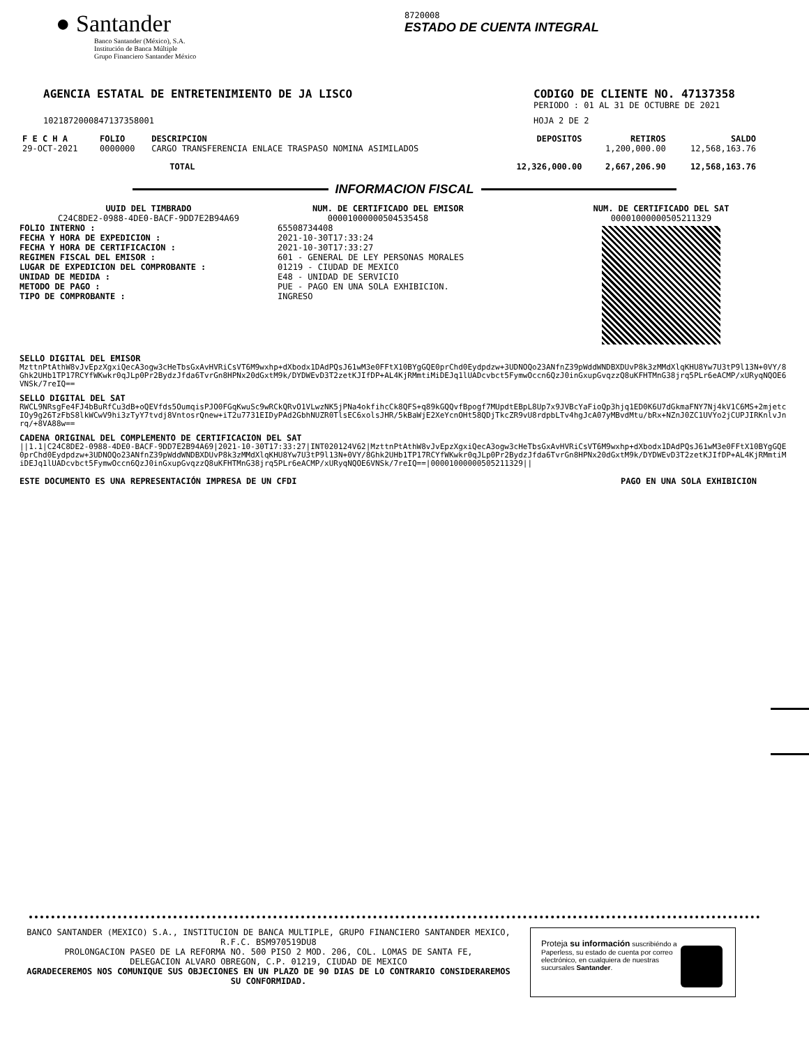● Santander
Banco Santander (México), S.A.
Institución de Banca Múltiple
Grupo Financiero Santander México
8720008
ESTADO DE CUENTA INTEGRAL
AGENCIA ESTATAL DE ENTRETENIMIENTO DE JA LISCO
CODIGO DE CLIENTE NO. 47137358
PERIODO : 01 AL 31 DE OCTUBRE DE 2021
10218720008471373580​01 HOJA 2 DE 2
| F E C H A | FOLIO | DESCRIPCION | DEPOSITOS | RETIROS | SALDO |
| --- | --- | --- | --- | --- | --- |
| 29-OCT-2021 | 0000000 | CARGO TRANSFERENCIA ENLACE TRASPASO NOMINA ASIMILADOS | | 1,200,000.00 | 12,568,163.76 |
| | | TOTAL | 12,326,000.00 | 2,667,206.90 | 12,568,163.76 |
INFORMACION FISCAL
UUID DEL TIMBRADO
C24C8DE2-0988-4DE0-BACF-9DD7E2B94A69
FOLIO INTERNO :
FECHA Y HORA DE EXPEDICION :
FECHA Y HORA DE CERTIFICACION :
REGIMEN FISCAL DEL EMISOR :
LUGAR DE EXPEDICION DEL COMPROBANTE :
UNIDAD DE MEDIDA :
METODO DE PAGO :
TIPO DE COMPROBANTE :
NUM. DE CERTIFICADO DEL EMISOR
00001000000504535458
65508734408
2021-10-30T17:33:24
2021-10-30T17:33:27
601 - GENERAL DE LEY PERSONAS MORALES
01219 - CIUDAD DE MEXICO
E48 - UNIDAD DE SERVICIO
PUE - PAGO EN UNA SOLA EXHIBICION.
INGRESO
NUM. DE CERTIFICADO DEL SAT
00001000000505211329
SELLO DIGITAL DEL EMISOR
MzttnPtAthW8vJvEpzXgxiQecA3ogw3cHeTbsGxAvHVRiCsVT6M9wxhp+dXbodx1DAdPQsJ61wM3e0FFtX10BYgGQE0prChd0Eydpdzw+3UDNOQo23ANfnZ39pWddWNDBXDUvP8k3zMMdXlqKHU8Yw7U3tP9l13N+0VY/8Ghk2UHb1TP17RCYfWKwkr0qJLp0Pr2BydzJfda6TvrGn8HPNx20dGxtM9k/DYDWEvD3T2zetKJIfDP+AL4KjRMmtiMiDEJq1lUADcvbct5FymwOccn6QzJ0inGxupGvqzzQ8uKFHTMnG38jrq5PLr6eACMP/xURyqNQOE6VNSk/7reIQ==
SELLO DIGITAL DEL SAT
RWCL9NRsgFe4FJ4bBuRfCu3dB+oQEVfds5OumqisPJO0FGqKwuSc9wRCkQRvO1VLwzNK5jPNa4okfihcCk8QFS+q89kGQQvfBpogf7MUpdtEBpL8Up7x9JVBcYaFioQp3hjq1ED0K6U7dGkmaFNY7Nj4kV1C6MS+2mjetcIOy9g26TzFbS8lkWCwV9hi3zTyY7tvdj8VntosrQnew+iT2u7731EIDyPAd2GbhNUZR0TlsEC6xolsJHR/5kBaWjE2XeYcnOHt58QDjTkcZR9vU8rdpbLTv4hgJcA07yMBvdMtu/bRx+NZnJ0ZC1UVYo2jCUPJIRKnlvJnrq/+8VA88w==
CADENA ORIGINAL DEL COMPLEMENTO DE CERTIFICACION DEL SAT
||1.1|C24C8DE2-0988-4DE0-BACF-9DD7E2B94A69|2021-10-30T17:33:27|INT020124V62|MzttnPtAthW8vJvEpzXgxiQecA3ogw3cHeTbsGxAvHVRiCsVT6M9wxhp+dXbodx1DAdPQsJ61wM3e0FFtX10BYgGQE0prChd0Eydpdzw+3UDNOQo23ANfnZ39pWddWNDBXDUvP8k3zMMdXlqKHU8Yw7U3tP9l13N+0VY/8Ghk2UHb1TP17RCYfWKwkr0qJLp0Pr2BydzJfda6TvrGn8HPNx20dGxtM9k/DYDWEvD3T2zetKJIfDP+AL4KjRMmtiMiDEJq1lUADcvbct5FymwOccn6QzJ0inGxupGvqzzQ8uKFHTMnG38jrq5PLr6eACMP/xURyqNQOE6VNSk/7reIQ==|00001000000505211329||
ESTE DOCUMENTO ES UNA REPRESENTACIÓN IMPRESA DE UN CFDI PAGO EN UNA SOLA EXHIBICION
BANCO SANTANDER (MEXICO) S.A., INSTITUCION DE BANCA MULTIPLE, GRUPO FINANCIERO SANTANDER MEXICO,
R.F.C. BSM970519DU8
PROLONGACION PASEO DE LA REFORMA NO. 500 PISO 2 MOD. 206, COL. LOMAS DE SANTA FE,
DELEGACION ALVARO OBREGON, C.P. 01219, CIUDAD DE MEXICO
AGRADECEREMOS NOS COMUNIQUE SUS OBJECIONES EN UN PLAZO DE 90 DIAS DE LO CONTRARIO CONSIDERAREMOS SU CONFORMIDAD.
Proteja su información suscribiéndo a Paperless, su estado de cuenta por correo electrónico, en cualquiera de nuestras sucursales Santander.